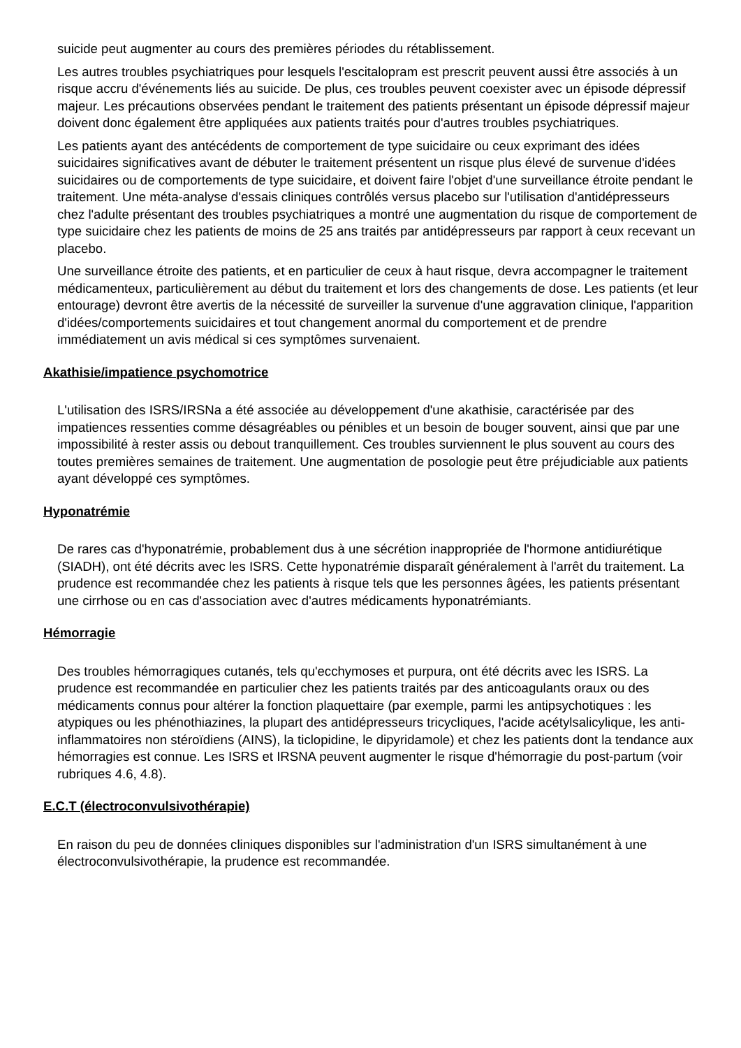suicide peut augmenter au cours des premières périodes du rétablissement.
Les autres troubles psychiatriques pour lesquels l'escitalopram est prescrit peuvent aussi être associés à un risque accru d'événements liés au suicide. De plus, ces troubles peuvent coexister avec un épisode dépressif majeur. Les précautions observées pendant le traitement des patients présentant un épisode dépressif majeur doivent donc également être appliquées aux patients traités pour d'autres troubles psychiatriques.
Les patients ayant des antécédents de comportement de type suicidaire ou ceux exprimant des idées suicidaires significatives avant de débuter le traitement présentent un risque plus élevé de survenue d'idées suicidaires ou de comportements de type suicidaire, et doivent faire l'objet d'une surveillance étroite pendant le traitement. Une méta-analyse d'essais cliniques contrôlés versus placebo sur l'utilisation d'antidépresseurs chez l'adulte présentant des troubles psychiatriques a montré une augmentation du risque de comportement de type suicidaire chez les patients de moins de 25 ans traités par antidépresseurs par rapport à ceux recevant un placebo.
Une surveillance étroite des patients, et en particulier de ceux à haut risque, devra accompagner le traitement médicamenteux, particulièrement au début du traitement et lors des changements de dose. Les patients (et leur entourage) devront être avertis de la nécessité de surveiller la survenue d'une aggravation clinique, l'apparition d'idées/comportements suicidaires et tout changement anormal du comportement et de prendre immédiatement un avis médical si ces symptômes survenaient.
Akathisie/impatience psychomotrice
L'utilisation des ISRS/IRSNa a été associée au développement d'une akathisie, caractérisée par des impatiences ressenties comme désagréables ou pénibles et un besoin de bouger souvent, ainsi que par une impossibilité à rester assis ou debout tranquillement. Ces troubles surviennent le plus souvent au cours des toutes premières semaines de traitement. Une augmentation de posologie peut être préjudiciable aux patients ayant développé ces symptômes.
Hyponatrémie
De rares cas d'hyponatrémie, probablement dus à une sécrétion inappropriée de l'hormone antidiurétique (SIADH), ont été décrits avec les ISRS. Cette hyponatrémie disparaît généralement à l'arrêt du traitement. La prudence est recommandée chez les patients à risque tels que les personnes âgées, les patients présentant une cirrhose ou en cas d'association avec d'autres médicaments hyponatrémiants.
Hémorragie
Des troubles hémorragiques cutanés, tels qu'ecchymoses et purpura, ont été décrits avec les ISRS. La prudence est recommandée en particulier chez les patients traités par des anticoagulants oraux ou des médicaments connus pour altérer la fonction plaquettaire (par exemple, parmi les antipsychotiques : les atypiques ou les phénothiazines, la plupart des antidépresseurs tricycliques, l'acide acétylsalicylique, les anti-inflammatoires non stéroïdiens (AINS), la ticlopidine, le dipyridamole) et chez les patients dont la tendance aux hémorragies est connue. Les ISRS et IRSNA peuvent augmenter le risque d'hémorragie du post-partum (voir rubriques 4.6, 4.8).
E.C.T (électroconvulsivothérapie)
En raison du peu de données cliniques disponibles sur l'administration d'un ISRS simultanément à une électroconvulsivothérapie, la prudence est recommandée.